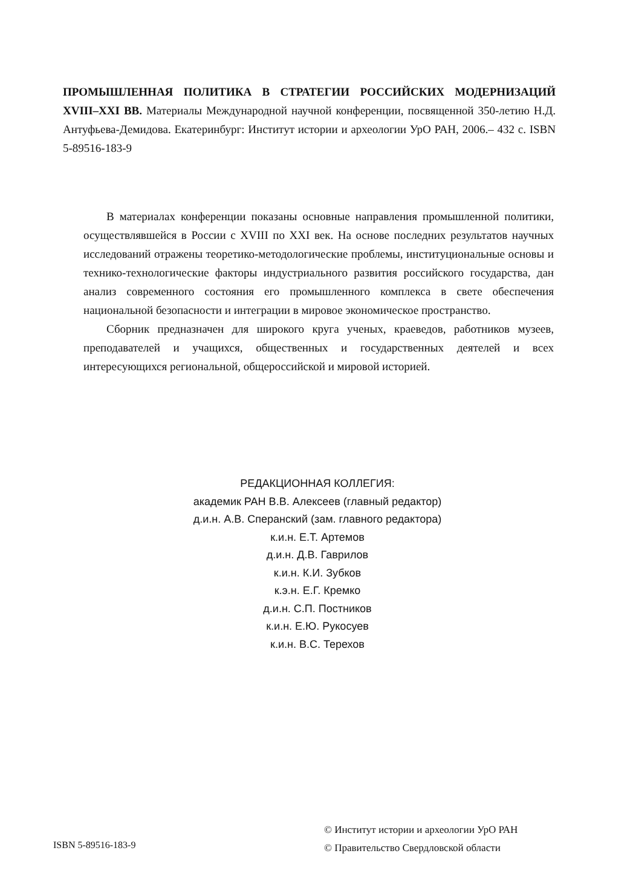ПРОМЫШЛЕННАЯ ПОЛИТИКА В СТРАТЕГИИ РОССИЙСКИХ МОДЕРНИЗА­ЦИЙ XVIII–XXI ВВ. Материалы Международной научной конференции, посвященной 350-летию Н.Д. Антуфьева-Демидова. Екатеринбург: Институт истории и археологии УрО РАН, 2006.– 432 с. ISBN 5-89516-183-9
В материалах конференции показаны основные направления промышленной политики, осуществлявшейся в России с XVIII по XXI век. На основе последних результатов научных исследований отражены теоретико-методологические проблемы, институциональные основы и технико-технологические факторы индустриального развития российского государства, дан анализ современного состояния его промышленного комплекса в свете обеспечения национальной безопасности и интеграции в мировое экономическое пространство.
Сборник предназначен для широкого круга ученых, краеведов, работников музеев, преподавателей и учащихся, общественных и государственных деятелей и всех интересующихся региональной, общероссийской и мировой историей.
РЕДАКЦИОННАЯ КОЛЛЕГИЯ:
академик РАН В.В. Алексеев (главный редактор)
д.и.н. А.В. Сперанский (зам. главного редактора)
к.и.н. Е.Т. Артемов
д.и.н. Д.В. Гаврилов
к.и.н. К.И. Зубков
к.э.н. Е.Г. Кремко
д.и.н. С.П. Постников
к.и.н. Е.Ю. Рукосуев
к.и.н. В.С. Терехов
ISBN 5-89516-183-9
© Институт истории и археологии УрО РАН
© Правительство Свердловской области